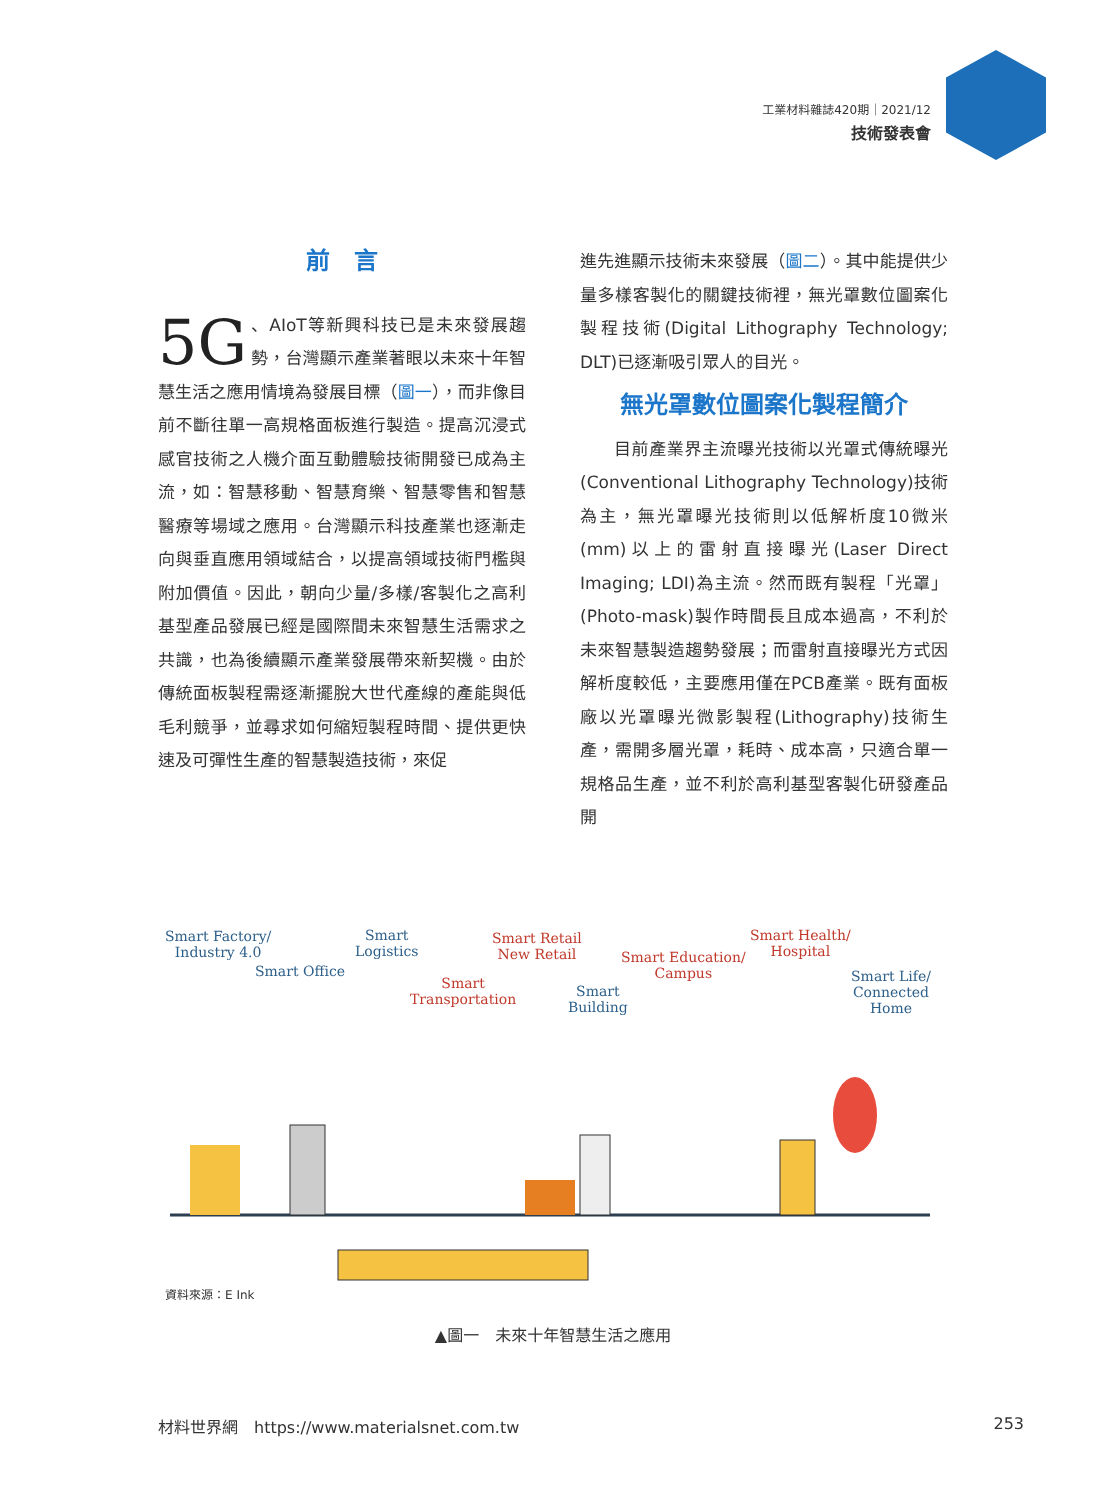工業材料雜誌420期｜2021/12
技術發表會
前　言
5G 、AIoT等新興科技已是未來發展趨勢，台灣顯示產業著眼以未來十年智慧生活之應用情境為發展目標（圖一），而非像目前不斷往單一高規格面板進行製造。提高沉浸式感官技術之人機介面互動體驗技術開發已成為主流，如：智慧移動、智慧育樂、智慧零售和智慧醫療等場域之應用。台灣顯示科技產業也逐漸走向與垂直應用領域結合，以提高領域技術門檻與附加價值。因此，朝向少量/多樣/客製化之高利基型產品發展已經是國際間未來智慧生活需求之共識，也為後續顯示產業發展帶來新契機。由於傳統面板製程需逐漸擺脫大世代產線的產能與低毛利競爭，並尋求如何縮短製程時間、提供更快速及可彈性生產的智慧製造技術，來促
進先進顯示技術未來發展（圖二）。其中能提供少量多樣客製化的關鍵技術裡，無光罩數位圖案化製程技術(Digital Lithography Technology; DLT)已逐漸吸引眾人的目光。
無光罩數位圖案化製程簡介
目前產業界主流曝光技術以光罩式傳統曝光(Conventional Lithography Technology)技術為主，無光罩曝光技術則以低解析度10微米(mm)以上的雷射直接曝光(Laser Direct Imaging; LDI)為主流。然而既有製程「光罩」(Photo-mask)製作時間長且成本過高，不利於未來智慧製造趨勢發展；而雷射直接曝光方式因解析度較低，主要應用僅在PCB產業。既有面板廠以光罩曝光微影製程(Lithography)技術生產，需開多層光罩，耗時、成本高，只適合單一規格品生產，並不利於高利基型客製化研發產品開
Smart Factory/
Industry 4.0
Smart Office
Smart
Logistics
Smart
Transportation
Smart Retail
New Retail
Smart
Building
Smart Education/
Campus
Smart Health/
Hospital
Smart Life/
Connected Home
資料來源：E Ink
▲圖一　未來十年智慧生活之應用
材料世界網　https://www.materialsnet.com.tw
253